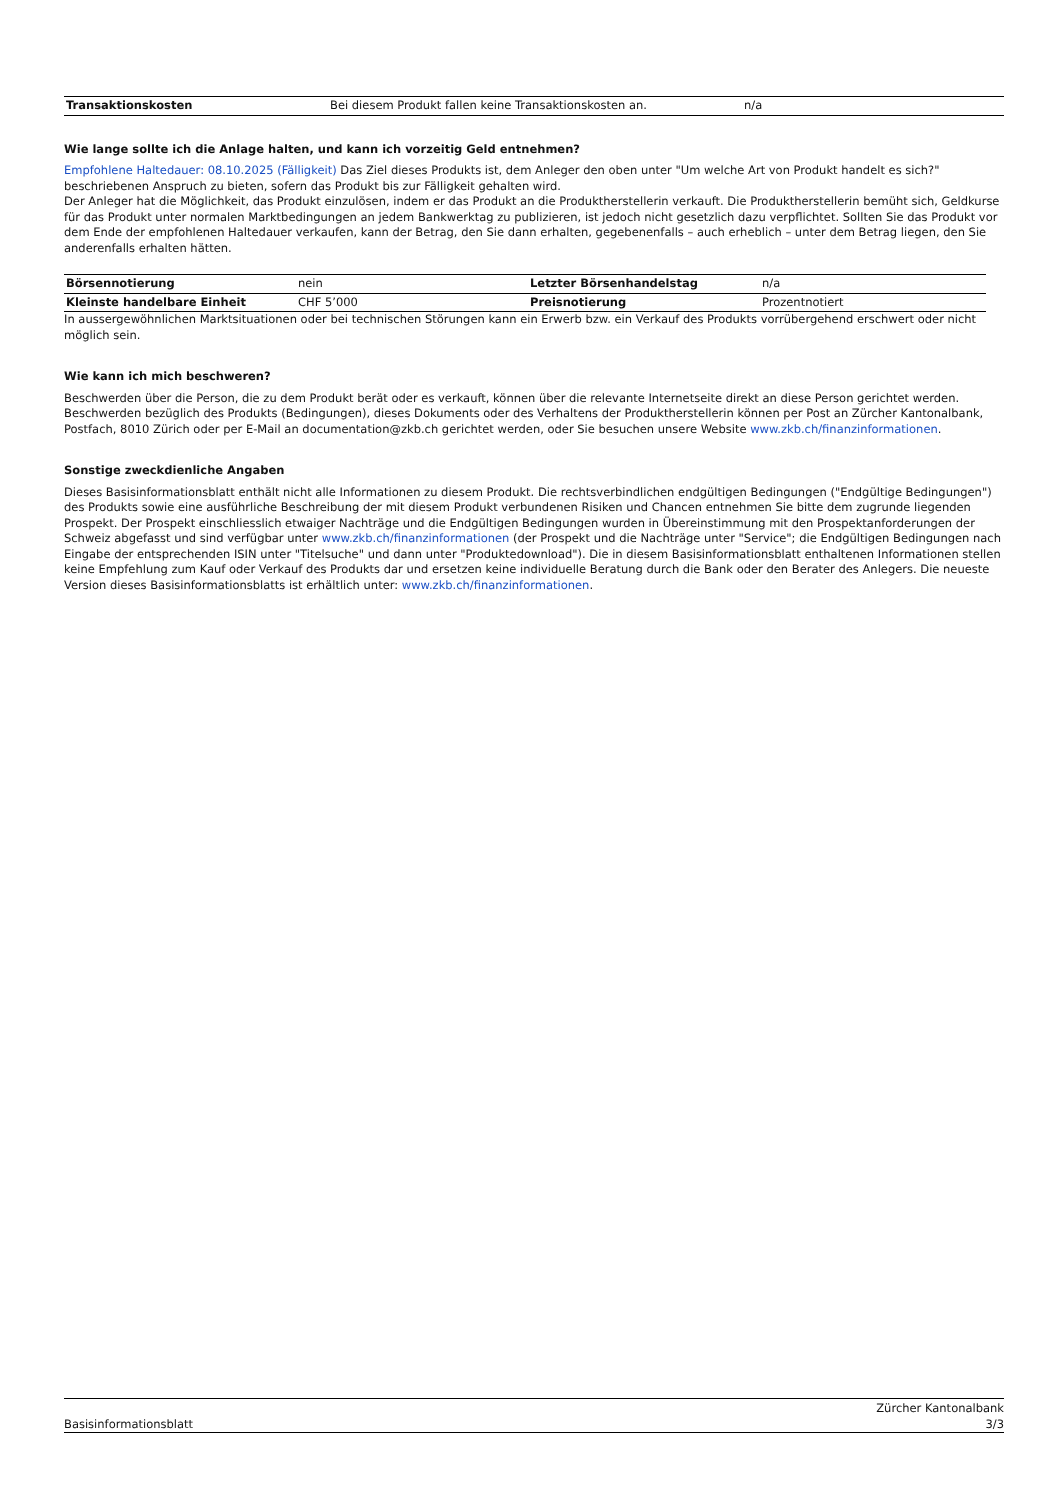| Transaktionskosten | Bei diesem Produkt fallen keine Transaktionskosten an. | n/a |
Wie lange sollte ich die Anlage halten, und kann ich vorzeitig Geld entnehmen?
Empfohlene Haltedauer: 08.10.2025 (Fälligkeit) Das Ziel dieses Produkts ist, dem Anleger den oben unter "Um welche Art von Produkt handelt es sich?" beschriebenen Anspruch zu bieten, sofern das Produkt bis zur Fälligkeit gehalten wird.
Der Anleger hat die Möglichkeit, das Produkt einzulösen, indem er das Produkt an die Produktherstellerin verkauft. Die Produktherstellerin bemüht sich, Geldkurse für das Produkt unter normalen Marktbedingungen an jedem Bankwerktag zu publizieren, ist jedoch nicht gesetzlich dazu verpflichtet. Sollten Sie das Produkt vor dem Ende der empfohlenen Haltedauer verkaufen, kann der Betrag, den Sie dann erhalten, gegebenenfalls – auch erheblich – unter dem Betrag liegen, den Sie anderenfalls erhalten hätten.
| Börsennotierung | nein | Letzter Börsenhandelstag | n/a |
| Kleinste handelbare Einheit | CHF 5’000 | Preisnotierung | Prozentnotiert |
In aussergewöhnlichen Marktsituationen oder bei technischen Störungen kann ein Erwerb bzw. ein Verkauf des Produkts vorrübergehend erschwert oder nicht möglich sein.
Wie kann ich mich beschweren?
Beschwerden über die Person, die zu dem Produkt berät oder es verkauft, können über die relevante Internetseite direkt an diese Person gerichtet werden. Beschwerden bezüglich des Produkts (Bedingungen), dieses Dokuments oder des Verhaltens der Produktherstellerin können per Post an Zürcher Kantonalbank, Postfach, 8010 Zürich oder per E-Mail an documentation@zkb.ch gerichtet werden, oder Sie besuchen unsere Website www.zkb.ch/finanzinformationen.
Sonstige zweckdienliche Angaben
Dieses Basisinformationsblatt enthält nicht alle Informationen zu diesem Produkt. Die rechtsverbindlichen endgültigen Bedingungen ("Endgültige Bedingungen") des Produkts sowie eine ausführliche Beschreibung der mit diesem Produkt verbundenen Risiken und Chancen entnehmen Sie bitte dem zugrunde liegenden Prospekt. Der Prospekt einschliesslich etwaiger Nachträge und die Endgültigen Bedingungen wurden in Übereinstimmung mit den Prospektanforderungen der Schweiz abgefasst und sind verfügbar unter www.zkb.ch/finanzinformationen (der Prospekt und die Nachträge unter "Service"; die Endgültigen Bedingungen nach Eingabe der entsprechenden ISIN unter "Titelsuche" und dann unter "Produktedownload"). Die in diesem Basisinformationsblatt enthaltenen Informationen stellen keine Empfehlung zum Kauf oder Verkauf des Produkts dar und ersetzen keine individuelle Beratung durch die Bank oder den Berater des Anlegers. Die neueste Version dieses Basisinformationsblatts ist erhältlich unter: www.zkb.ch/finanzinformationen.
Basisinformationsblatt Zürcher Kantonalbank
3/3